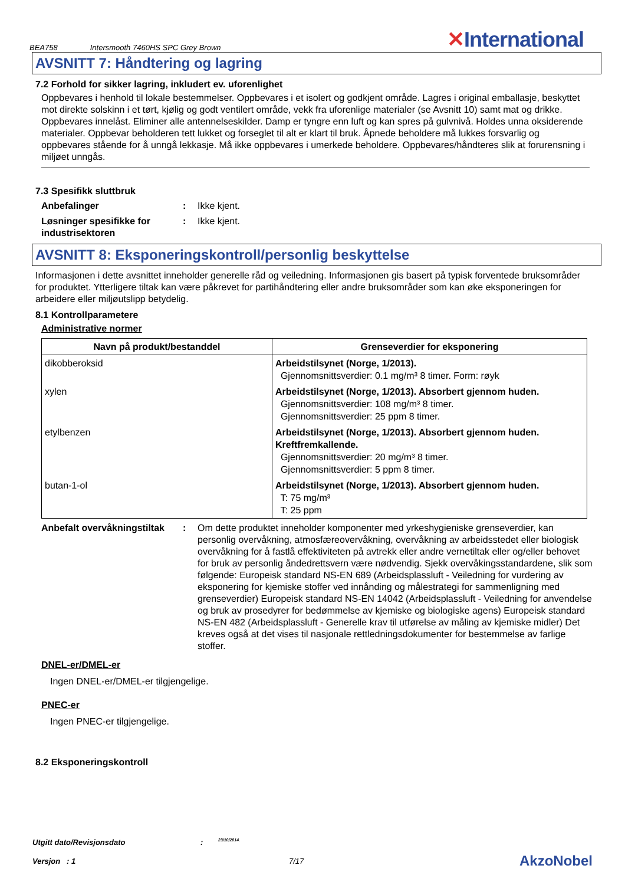BEA758 Intersmooth 7460HS SPC Grey Brown
✕International
AVSNITT 7: Håndtering og lagring
7.2 Forhold for sikker lagring, inkludert ev. uforenlighet
Oppbevares i henhold til lokale bestemmelser. Oppbevares i et isolert og godkjent område. Lagres i original emballasje, beskyttet mot direkte solskinn i et tørt, kjølig og godt ventilert område, vekk fra uforenlige materialer (se Avsnitt 10) samt mat og drikke. Oppbevares innelåst. Eliminer alle antennelseskilder. Damp er tyngre enn luft og kan spres på gulvnivå. Holdes unna oksiderende materialer. Oppbevar beholderen tett lukket og forseglet til alt er klart til bruk. Åpnede beholdere må lukkes forsvarlig og oppbevares stående for å unngå lekkasje. Må ikke oppbevares i umerkede beholdere. Oppbevares/håndteres slik at forurensning i miljøet unngås.
7.3 Spesifikk sluttbruk
Anbefalinger : Ikke kjent.
Løsninger spesifikke for industrisektoren
: Ikke kjent.
AVSNITT 8: Eksponeringskontroll/personlig beskyttelse
Informasjonen i dette avsnittet inneholder generelle råd og veiledning. Informasjonen gis basert på typisk forventede bruksområder for produktet. Ytterligere tiltak kan være påkrevet for partihåndtering eller andre bruksområder som kan øke eksponeringen for arbeidere eller miljøutslipp betydelig.
8.1 Kontrollparametere
Administrative normer
| Navn på produkt/bestanddel | Grenseverdier for eksponering |
| --- | --- |
| dikobberoksid | Arbeidstilsynet (Norge, 1/2013). Gjennomsnittsverdier: 0.1 mg/m³ 8 timer. Form: røyk |
| xylen | Arbeidstilsynet (Norge, 1/2013). Absorbert gjennom huden. Gjennomsnittsverdier: 108 mg/m³ 8 timer. Gjennomsnittsverdier: 25 ppm 8 timer. |
| etylbenzen | Arbeidstilsynet (Norge, 1/2013). Absorbert gjennom huden. Kreftfremkallende. Gjennomsnittsverdier: 20 mg/m³ 8 timer. Gjennomsnittsverdier: 5 ppm 8 timer. |
| butan-1-ol | Arbeidstilsynet (Norge, 1/2013). Absorbert gjennom huden. T: 75 mg/m³ T: 25 ppm |
Anbefalt overvåkningstiltak
: Om dette produktet inneholder komponenter med yrkeshygieniske grenseverdier, kan personlig overvåkning, atmosfæreovervåkning, overvåkning av arbeidsstedet eller biologisk overvåkning for å fastlå effektiviteten på avtrekk eller andre vernetiltak eller og/eller behovet for bruk av personlig åndedrettsvern være nødvendig. Sjekk overvåkingsstandardene, slik som følgende: Europeisk standard NS-EN 689 (Arbeidsplassluft - Veiledning for vurdering av eksponering for kjemiske stoffer ved innånding og målestrategi for sammenligning med grenseverdier) Europeisk standard NS-EN 14042 (Arbeidsplassluft - Veiledning for anvendelse og bruk av prosedyrer for bedømmelse av kjemiske og biologiske agens) Europeisk standard NS-EN 482 (Arbeidsplassluft - Generelle krav til utførelse av måling av kjemiske midler) Det kreves også at det vises til nasjonale rettledningsdokumenter for bestemmelse av farlige stoffer.
DNEL-er/DMEL-er
Ingen DNEL-er/DMEL-er tilgjengelige.
PNEC-er
Ingen PNEC-er tilgjengelige.
8.2 Eksponeringskontroll
Utgitt dato/Revisjonsdato: 23/10/2014.
Versjon : 1 7/17 AkzoNobel